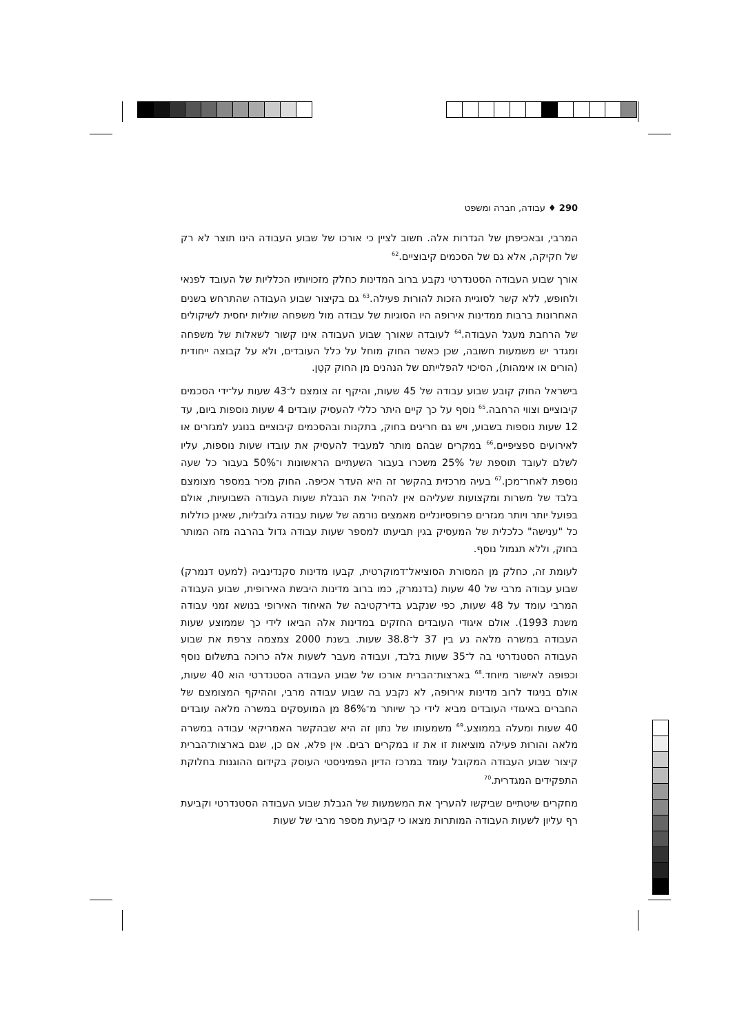290 ♦ עבודה, חברה ומשפט
המרבי, ובאכיפתן של הגדרות אלה. חשוב לציין כי אורכו של שבוע העבודה הינו תוצר לא רק של חקיקה, אלא גם של הסכמים קיבוציים.<sup>62</sup>
אורך שבוע העבודה הסטנדרטי נקבע ברוב המדינות כחלק מזכויותיו הכלליות של העובד לפנאי ולחופש, ללא קשר לסוגיית הזכות להורוּת פעילה.<sup>63</sup> גם בקיצור שבוע העבודה שהתרחש בשנים האחרונות ברבות ממדינות אירופה היו הסוגיות של עבודה מול משפחה שוליות יחסית לשיקולים של הרחבת מעגל העבודה.<sup>64</sup> לעובדה שאורך שבוע העבודה אינו קשור לשאלות של משפחה ומגדר יש משמעות חשובה, שכן כאשר החוק מוחל על כלל העובדים, ולא על קבוצה ייחודית (הורים או אימהות), הסיכוי להפלייתם של הנהנים מן החוק קטֵן.
בישראל החוק קובע שבוע עבודה של 45 שעות, והיקף זה צומצם ל־43 שעות על־ידי הסכמים קיבוציים וצווי הרחבה.<sup>65</sup> נוסף על כך קיים היתר כללי להעסיק עובדים 4 שעות נוספות ביום, עד 12 שעות נוספות בשבוע, ויש גם חריגים בחוק, בתקנות ובהסכמים קיבוציים בנוגע למגזרים או לאירועים ספציפיים.<sup>66</sup> במקרים שבהם מותר למעביד להעסיק את עובדו שעות נוספות, עליו לשלם לעובד תוספת של 25% משכרו בעבור השעתיים הראשונות ו־50% בעבור כל שעה נוספת לאחר־מכן.<sup>67</sup> בעיה מרכזית בהקשר זה היא העדר אכיפה. החוק מכיר במספר מצומצם בלבד של משרות ומקצועות שעליהם אין להחיל את הגבלת שעות העבודה השבועיות, אולם בפועל יותר ויותר מגזרים פרופסיונליים מאמצים נורמה של שעות עבודה גלובליות, שאינן כוללות כל "ענישה" כלכלית של המעסיק בגין תביעתו למספר שעות עבודה גדול בהרבה מזה המותר בחוק, וללא תגמול נוסף.
לעומת זה, כחלק מן המסורת הסוציאל־דמוקרטית, קבעו מדינות סקנדינביה (למעט דנמרק) שבוע עבודה מרבי של 40 שעות (בדנמרק, כמו ברוב מדינות היבשת האירופית, שבוע העבודה המרבי עומד על 48 שעות, כפי שנקבע בדירקטיבה של האיחוד האירופי בנושא זמני עבודה משנת 1993). אולם איגודי העובדים החזקים במדינות אלה הביאו לידי כך שממוצע שעות העבודה במשרה מלאה נע בין 37 ל־38.8 שעות. בשנת 2000 צמצמה צרפת את שבוע העבודה הסטנדרטי בה ל־35 שעות בלבד, ועבודה מעבר לשעות אלה כרוכה בתשלום נוסף וכפופה לאישור מיוחד.<sup>68</sup> בארצות־הברית אורכו של שבוע העבודה הסטנדרטי הוא 40 שעות, אולם בניגוד לרוב מדינות אירופה, לא נקבע בה שבוע עבודה מרבי, וההיקף המצומצם של החברים באיגודי העובדים מביא לידי כך שיותר מ־86% מן המועסקים במשרה מלאה עובדים 40 שעות ומעלה בממוצע.<sup>69</sup> משמעותו של נתון זה היא שבהקשר האמריקאי עבודה במשרה מלאה והורוּת פעילה מוציאות זו את זו במקרים רבים. אין פלא, אם כן, שגם בארצות־הברית קיצור שבוע העבודה המקובל עומד במרכז הדיון הפמיניסטי העוסק בקידום ההוגנוּת בחלוקת התפקידים המגדרית.<sup>70</sup>
מחקרים שיטתיים שביקשו להעריך את המשמעות של הגבלת שבוע העבודה הסטנדרטי וקביעת רף עליון לשעות העבודה המותרות מצאו כי קביעת מספר מרבי של שעות